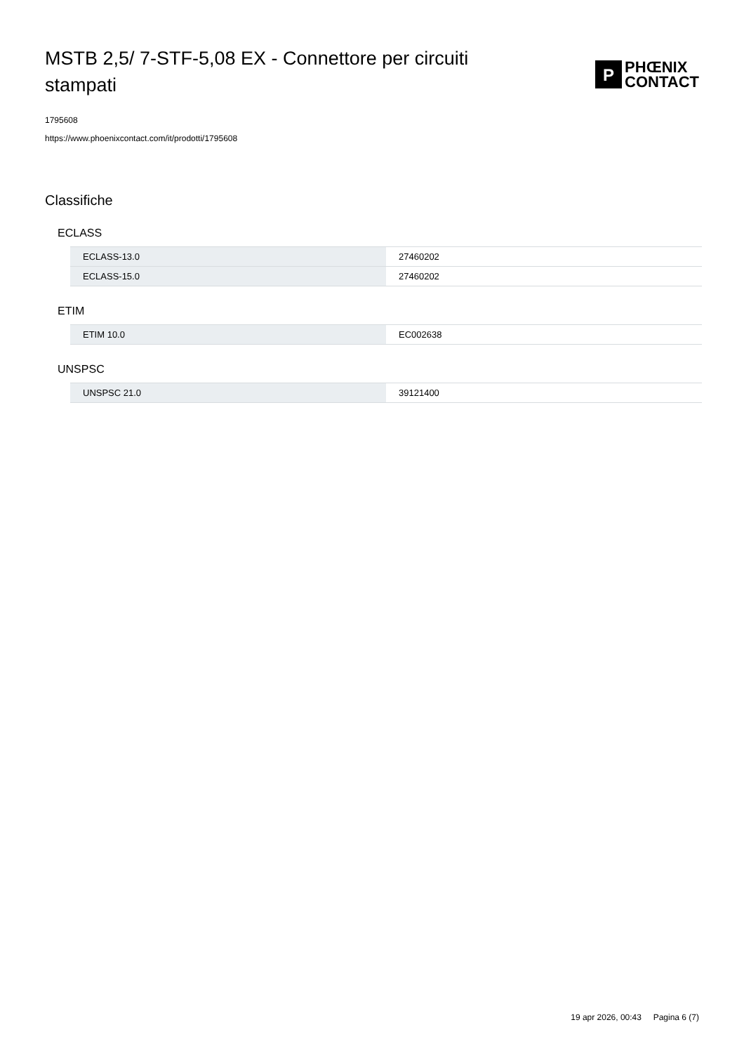MSTB 2,5/ 7-STF-5,08 EX - Connettore per circuiti stampati
P
PHŒNIX
CONTACT
1795608
https://www.phoenixcontact.com/it/prodotti/1795608
Classifiche
ECLASS
| ECLASS-13.0 | 27460202 |
| ECLASS-15.0 | 27460202 |
ETIM
| ETIM 10.0 | EC002638 |
UNSPSC
| UNSPSC 21.0 | 39121400 |
19 apr 2026, 00:43 Pagina 6 (7)